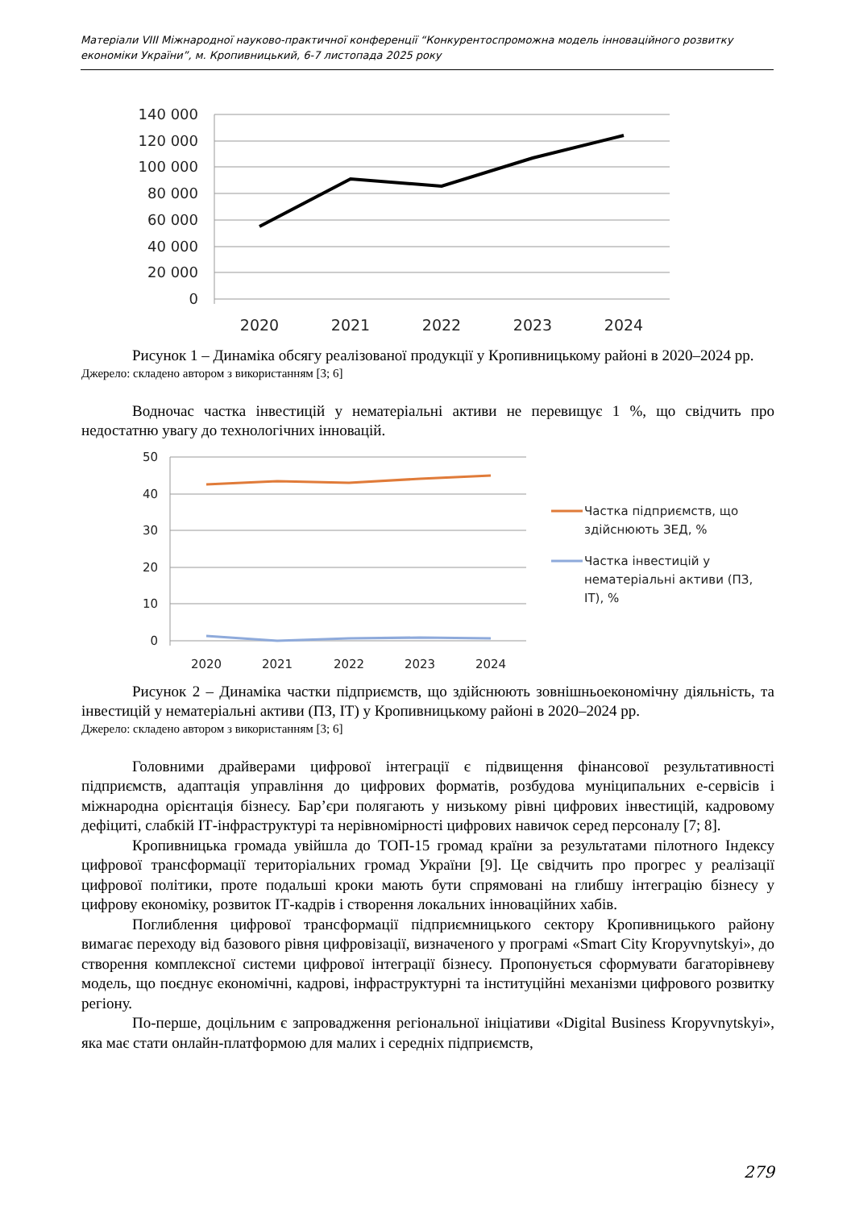Матеріали VIII Міжнародної науково-практичної конференції “Конкурентоспроможна модель інноваційного розвитку економіки України”, м. Кропивницький, 6-7 листопада 2025 року
140 000
120 000
100 000
80 000
60 000
40 000
20 000
0
2020
2021
2022
2023
2024
Рисунок 1 – Динаміка обсягу реалізованої продукції у Кропивницькому районі в 2020–2024 рр.
Джерело: складено автором з використанням [3; 6]
Водночас частка інвестицій у нематеріальні активи не перевищує 1 %, що свідчить про недостатню увагу до технологічних інновацій.
50
40
30
20
10
0
2020
2021
2022
2023
2024
Частка підприємств, що
здійснюють ЗЕД, %
Частка інвестицій у
нематеріальні активи (ПЗ,
ІТ), %
Рисунок 2 – Динаміка частки підприємств, що здійснюють зовнішньоекономічну діяльність, та інвестицій у нематеріальні активи (ПЗ, ІТ) у Кропивницькому районі в 2020–2024 рр.
Джерело: складено автором з використанням [3; 6]
Головними драйверами цифрової інтеграції є підвищення фінансової результативності підприємств, адаптація управління до цифрових форматів, розбудова муніципальних е-сервісів і міжнародна орієнтація бізнесу. Бар’єри полягають у низькому рівні цифрових інвестицій, кадровому дефіциті, слабкій ІТ-інфраструктурі та нерівномірності цифрових навичок серед персоналу [7; 8].
Кропивницька громада увійшла до ТОП-15 громад країни за результатами пілотного Індексу цифрової трансформації територіальних громад України [9]. Це свідчить про прогрес у реалізації цифрової політики, проте подальші кроки мають бути спрямовані на глибшу інтеграцію бізнесу у цифрову економіку, розвиток ІТ-кадрів і створення локальних інноваційних хабів.
Поглиблення цифрової трансформації підприємницького сектору Кропивницького району вимагає переходу від базового рівня цифровізації, визначеного у програмі «Smart City Kropyvnytskyi», до створення комплексної системи цифрової інтеграції бізнесу. Пропонується сформувати багаторівневу модель, що поєднує економічні, кадрові, інфраструктурні та інституційні механізми цифрового розвитку регіону.
По-перше, доцільним є запровадження регіональної ініціативи «Digital Business Kropyvnytskyi», яка має стати онлайн-платформою для малих і середніх підприємств,
279